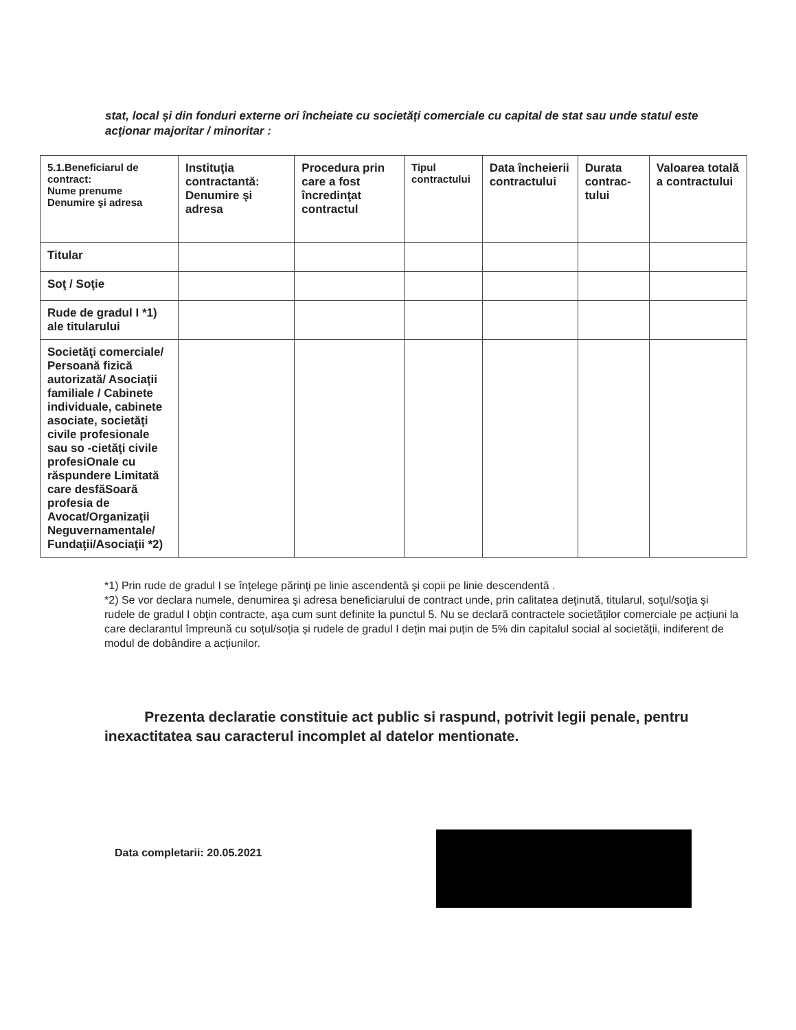stat, local şi din fonduri externe ori încheiate cu societăţi comerciale cu capital de stat sau unde statul este acţionar majoritar / minoritar :
| 5.1.Beneficiarul de contract: Nume prenume Denumire şi adresa | Instituţia contractantă: Denumire şi adresa | Procedura prin care a fost încredinţat contractul | Tipul contractului | Data încheierii contractului | Durata contrac-tului | Valoarea totală a contractului |
| --- | --- | --- | --- | --- | --- | --- |
| Titular | | | | | | |
| Soţ / Soţie | | | | | | |
| Rude de gradul I *1) ale titularului | | | | | | |
| Societăţi comerciale/ Persoană fizică autorizată/ Asociaţii familiale / Cabinete individuale, cabinete asociate, societăţi civile profesionale sau so -cietăţi civile profesiOnale cu răspundere Limitată care desfăSoară profesia de Avocat/Organizaţii Neguvernamentale/ Fundaţii/Asociaţii *2) | | | | | | |
*1) Prin rude de gradul I se înţelege părinţi pe linie ascendentă şi copii pe linie descendentă .
*2) Se vor declara numele, denumirea şi adresa beneficiarului de contract unde, prin calitatea deţinută, titularul, soţul/soţia şi rudele de gradul I obţin contracte, aşa cum sunt definite la punctul 5. Nu se declară contractele societăților comerciale pe acțiuni la care declarantul împreună cu soțul/soția și rudele de gradul I dețin mai puțin de 5% din capitalul social al societății, indiferent de modul de dobândire a acțiunilor.
Prezenta declaratie constituie act public si raspund, potrivit legii penale, pentru inexactitatea sau caracterul incomplet al datelor mentionate.
Data completarii: 20.05.2021